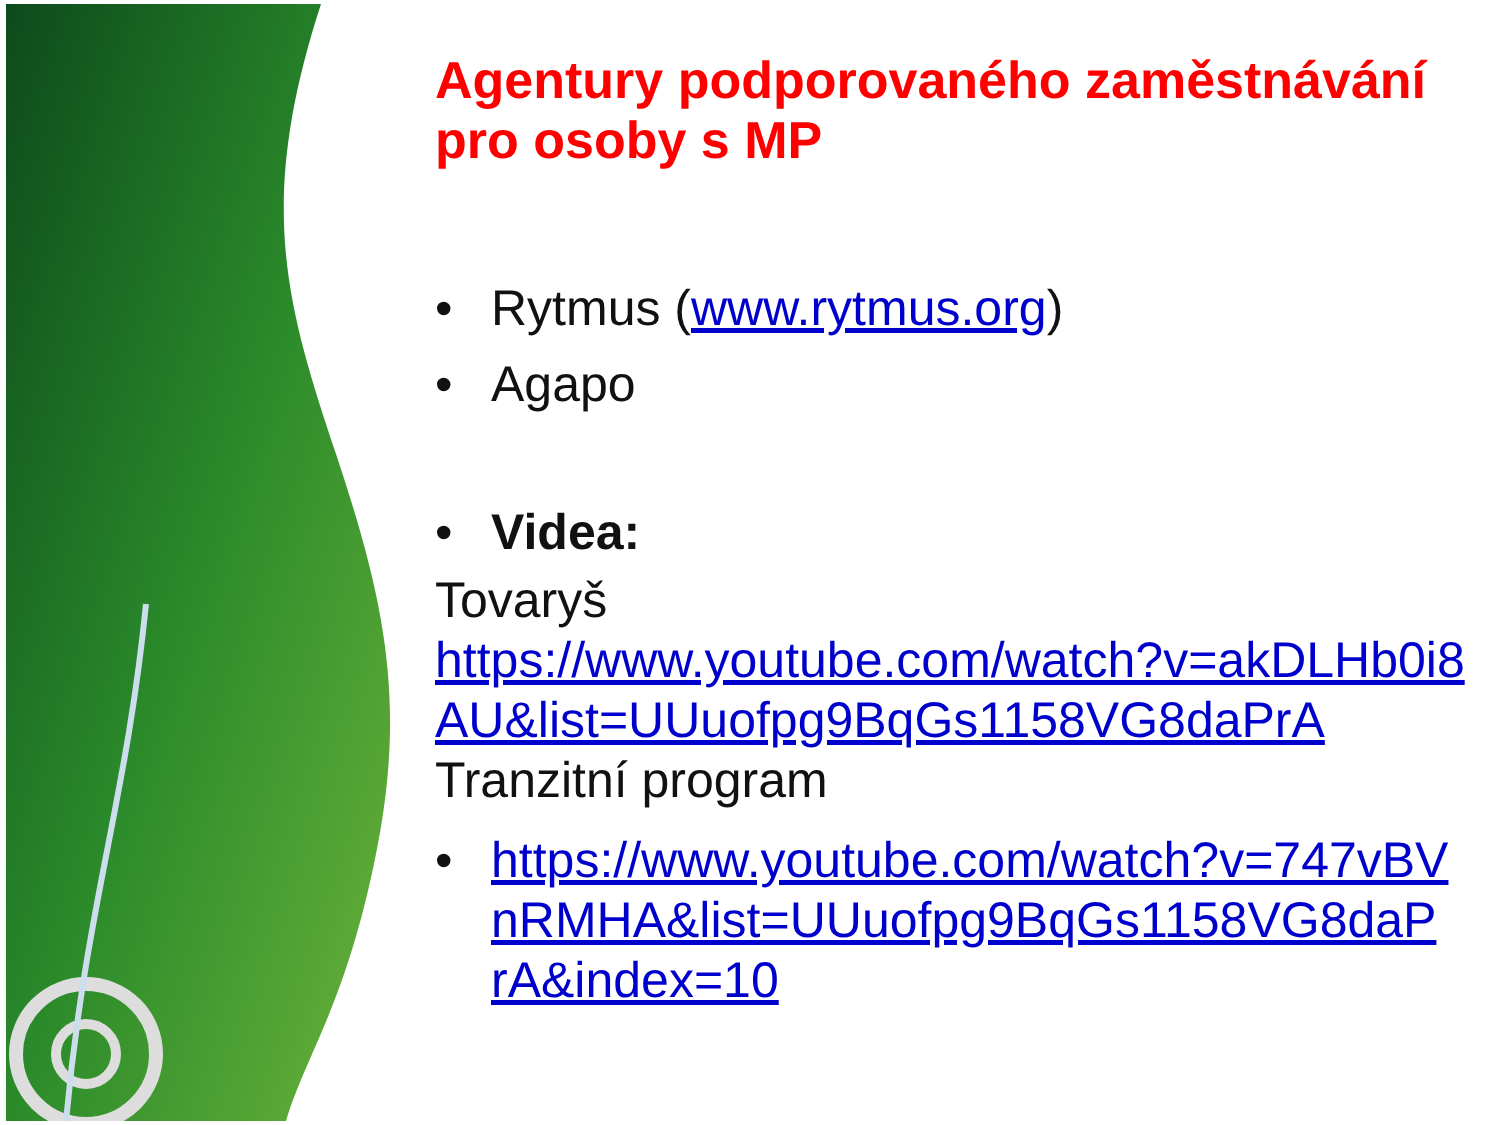Agentury podporovaného zaměstnávání pro osoby s MP
• Rytmus (www.rytmus.org)
• Agapo
• Videa:
Tovaryš
https://www.youtube.com/watch?v=akDLHb0i8AU&list=UUuofpg9BqGs1158VG8daPrA
Tranzitní program
• https://www.youtube.com/watch?v=747vBVnRMHA&list=UUuofpg9BqGs1158VG8daPrA&index=10